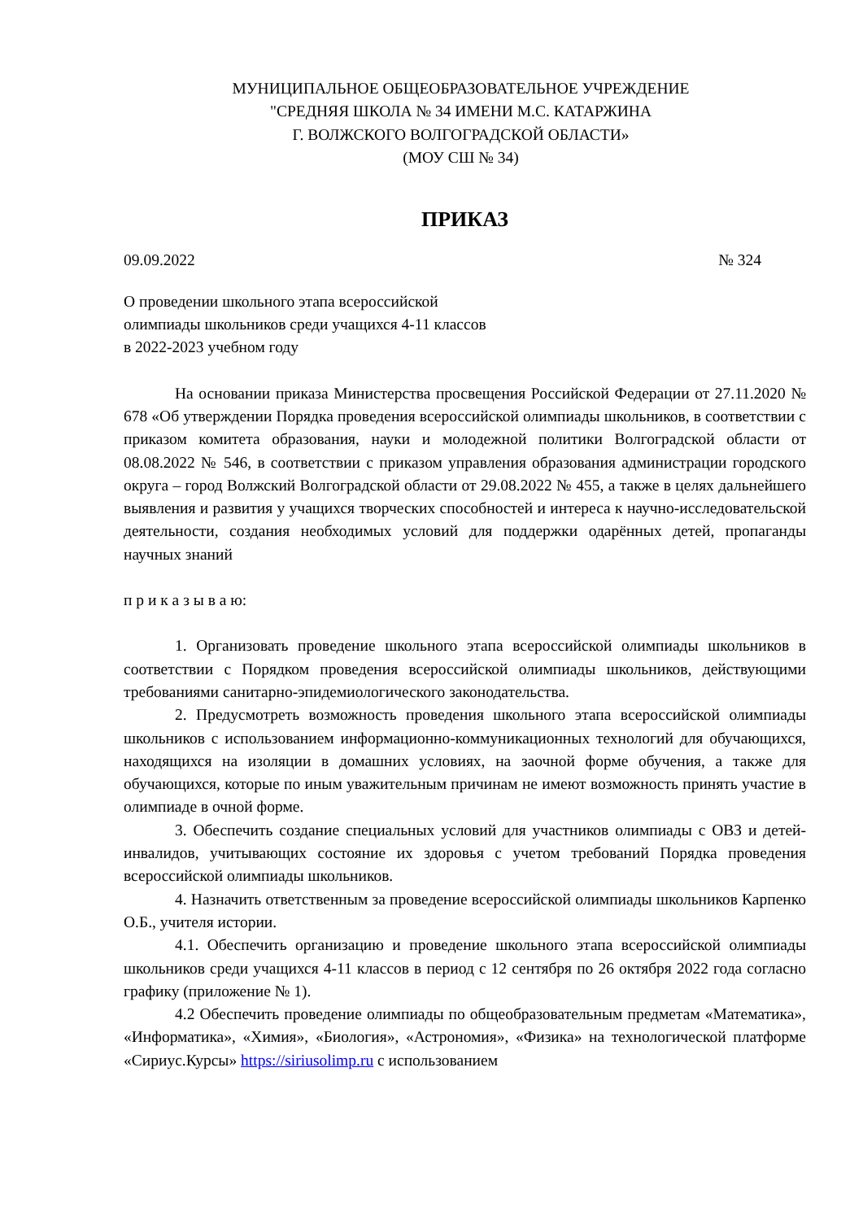МУНИЦИПАЛЬНОЕ ОБЩЕОБРАЗОВАТЕЛЬНОЕ УЧРЕЖДЕНИЕ
"СРЕДНЯЯ ШКОЛА № 34 ИМЕНИ М.С. КАТАРЖИНА
Г. ВОЛЖСКОГО ВОЛГОГРАДСКОЙ ОБЛАСТИ»
(МОУ СШ № 34)
ПРИКАЗ
09.09.2022 № 324
О проведении школьного этапа всероссийской
олимпиады школьников среди учащихся 4-11 классов
в 2022-2023 учебном году
На основании приказа Министерства просвещения Российской Федерации от 27.11.2020 № 678 «Об утверждении Порядка проведения всероссийской олимпиады школьников, в соответствии с приказом комитета образования, науки и молодежной политики Волгоградской области от 08.08.2022 № 546, в соответствии с приказом управления образования администрации городского округа – город Волжский Волгоградской области от 29.08.2022 № 455, а также в целях дальнейшего выявления и развития у учащихся творческих способностей и интереса к научно-исследовательской деятельности, создания необходимых условий для поддержки одарённых детей, пропаганды научных знаний
п р и к а з ы в а ю:
1. Организовать проведение школьного этапа всероссийской олимпиады школьников в соответствии с Порядком проведения всероссийской олимпиады школьников, действующими требованиями санитарно-эпидемиологического законодательства.
2. Предусмотреть возможность проведения школьного этапа всероссийской олимпиады школьников с использованием информационно-коммуникационных технологий для обучающихся, находящихся на изоляции в домашних условиях, на заочной форме обучения, а также для обучающихся, которые по иным уважительным причинам не имеют возможность принять участие в олимпиаде в очной форме.
3. Обеспечить создание специальных условий для участников олимпиады с ОВЗ и детей-инвалидов, учитывающих состояние их здоровья с учетом требований Порядка проведения всероссийской олимпиады школьников.
4. Назначить ответственным за проведение всероссийской олимпиады школьников Карпенко О.Б., учителя истории.
4.1. Обеспечить организацию и проведение школьного этапа всероссийской олимпиады школьников среди учащихся 4-11 классов в период с 12 сентября по 26 октября 2022 года согласно графику (приложение № 1).
4.2 Обеспечить проведение олимпиады по общеобразовательным предметам «Математика», «Информатика», «Химия», «Биология», «Астрономия», «Физика» на технологической платформе «Сириус.Курсы» https://siriusolimp.ru с использованием